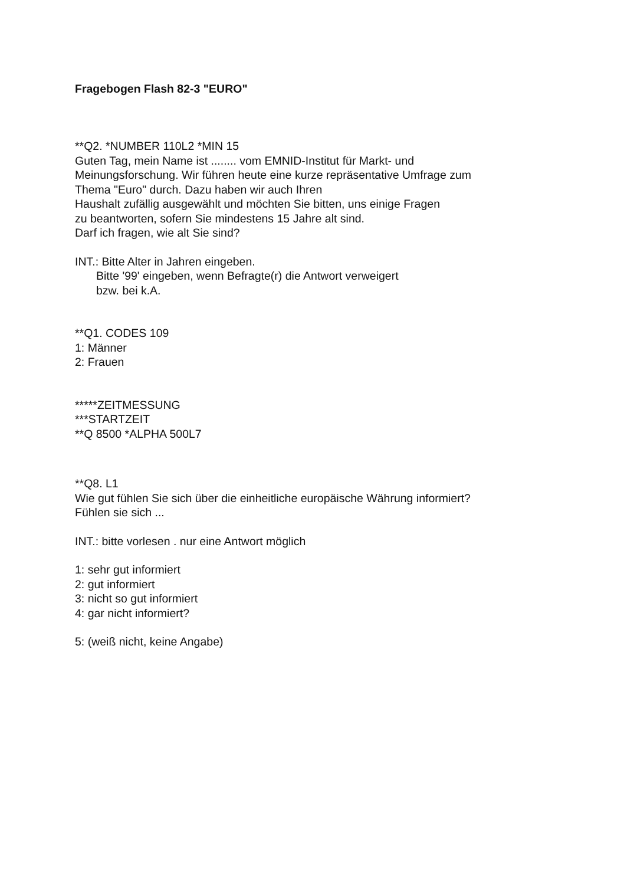Fragebogen Flash 82-3 "EURO"
**Q2. *NUMBER 110L2 *MIN 15
Guten Tag, mein Name ist ........ vom EMNID-Institut für Markt- und
Meinungsforschung. Wir führen heute eine kurze repräsentative Umfrage zum
Thema "Euro" durch. Dazu haben wir auch Ihren
Haushalt zufällig ausgewählt und möchten Sie bitten, uns einige Fragen
zu beantworten, sofern Sie mindestens 15 Jahre alt sind.
Darf ich fragen, wie alt Sie sind?
INT.: Bitte Alter in Jahren eingeben.
Bitte '99' eingeben, wenn Befragte(r) die Antwort verweigert
bzw. bei k.A.
**Q1. CODES 109
1: Männer
2: Frauen
*****ZEITMESSUNG
***STARTZEIT
**Q 8500 *ALPHA 500L7
**Q8. L1
Wie gut fühlen Sie sich über die einheitliche europäische Währung informiert?
Fühlen sie sich ...
INT.: bitte vorlesen . nur eine Antwort möglich
1: sehr gut informiert
2: gut informiert
3: nicht so gut informiert
4: gar nicht informiert?
5: (weiß nicht, keine Angabe)